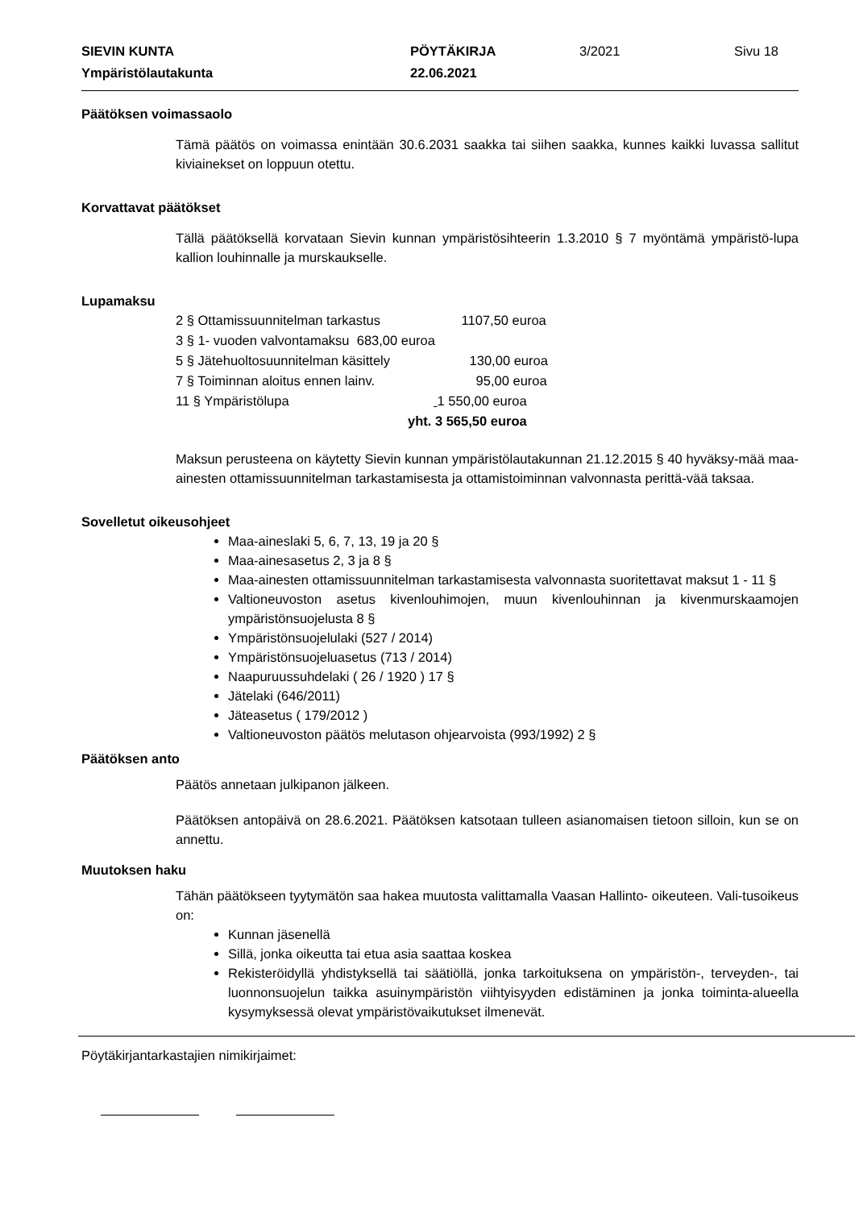SIEVIN KUNTA PÖYTÄKIRJA 3/2021 Sivu 18
Ympäristölautakunta 22.06.2021
Päätöksen voimassaolo
Tämä päätös on voimassa enintään 30.6.2031 saakka tai siihen saakka, kunnes kaikki luvassa sallitut kiviainekset on loppuun otettu.
Korvattavat päätökset
Tällä päätöksellä korvataan Sievin kunnan ympäristösihteerin 1.3.2010 § 7 myöntämä ympäristö-lupa kallion louhinnalle ja murskaukselle.
Lupamaksu
2 § Ottamissuunnitelman tarkastus 1107,50 euroa
3 § 1- vuoden valvontamaksu 683,00 euroa
5 § Jätehuoltosuunnitelman käsittely 130,00 euroa
7 § Toiminnan aloitus ennen lainv. 95,00 euroa
11 § Ympäristölupa 1 550,00 euroa
yht. 3 565,50 euroa
Maksun perusteena on käytetty Sievin kunnan ympäristölautakunnan 21.12.2015 § 40 hyväksy-mää maa-ainesten ottamissuunnitelman tarkastamisesta ja ottamistoiminnan valvonnasta perittä-vää taksaa.
Sovelletut oikeusohjeet
Maa-aineslaki 5, 6, 7, 13, 19 ja 20 §
Maa-ainesasetus 2, 3 ja 8 §
Maa-ainesten ottamissuunnitelman tarkastamisesta valvonnasta suoritettavat maksut 1 - 11 §
Valtioneuvoston asetus kivenlouhimojen, muun kivenlouhinnan ja kivenmurskaamojen ympäristönsuojelusta 8 §
Ympäristönsuojelulaki (527 / 2014)
Ympäristönsuojeluasetus (713 / 2014)
Naapuruussuhdelaki ( 26 / 1920 ) 17 §
Jätelaki (646/2011)
Jäteasetus ( 179/2012 )
Valtioneuvoston päätös melutason ohjearvoista (993/1992) 2 §
Päätöksen anto
Päätös annetaan julkipanon jälkeen.
Päätöksen antopäivä on 28.6.2021. Päätöksen katsotaan tulleen asianomaisen tietoon silloin, kun se on annettu.
Muutoksen haku
Tähän päätökseen tyytymätön saa hakea muutosta valittamalla Vaasan Hallinto- oikeuteen. Vali-tusoikeus on:
Kunnan jäsenellä
Sillä, jonka oikeutta tai etua asia saattaa koskea
Rekisteröidyllä yhdistyksellä tai säätiöllä, jonka tarkoituksena on ympäristön-, terveyden-, tai luonnonsuojelun taikka asuinympäristön viihtyisyyden edistäminen ja jonka toiminta-alueella kysymyksessä olevat ympäristövaikutukset ilmenevät.
Pöytäkirjantarkastajien nimikirjaimet: